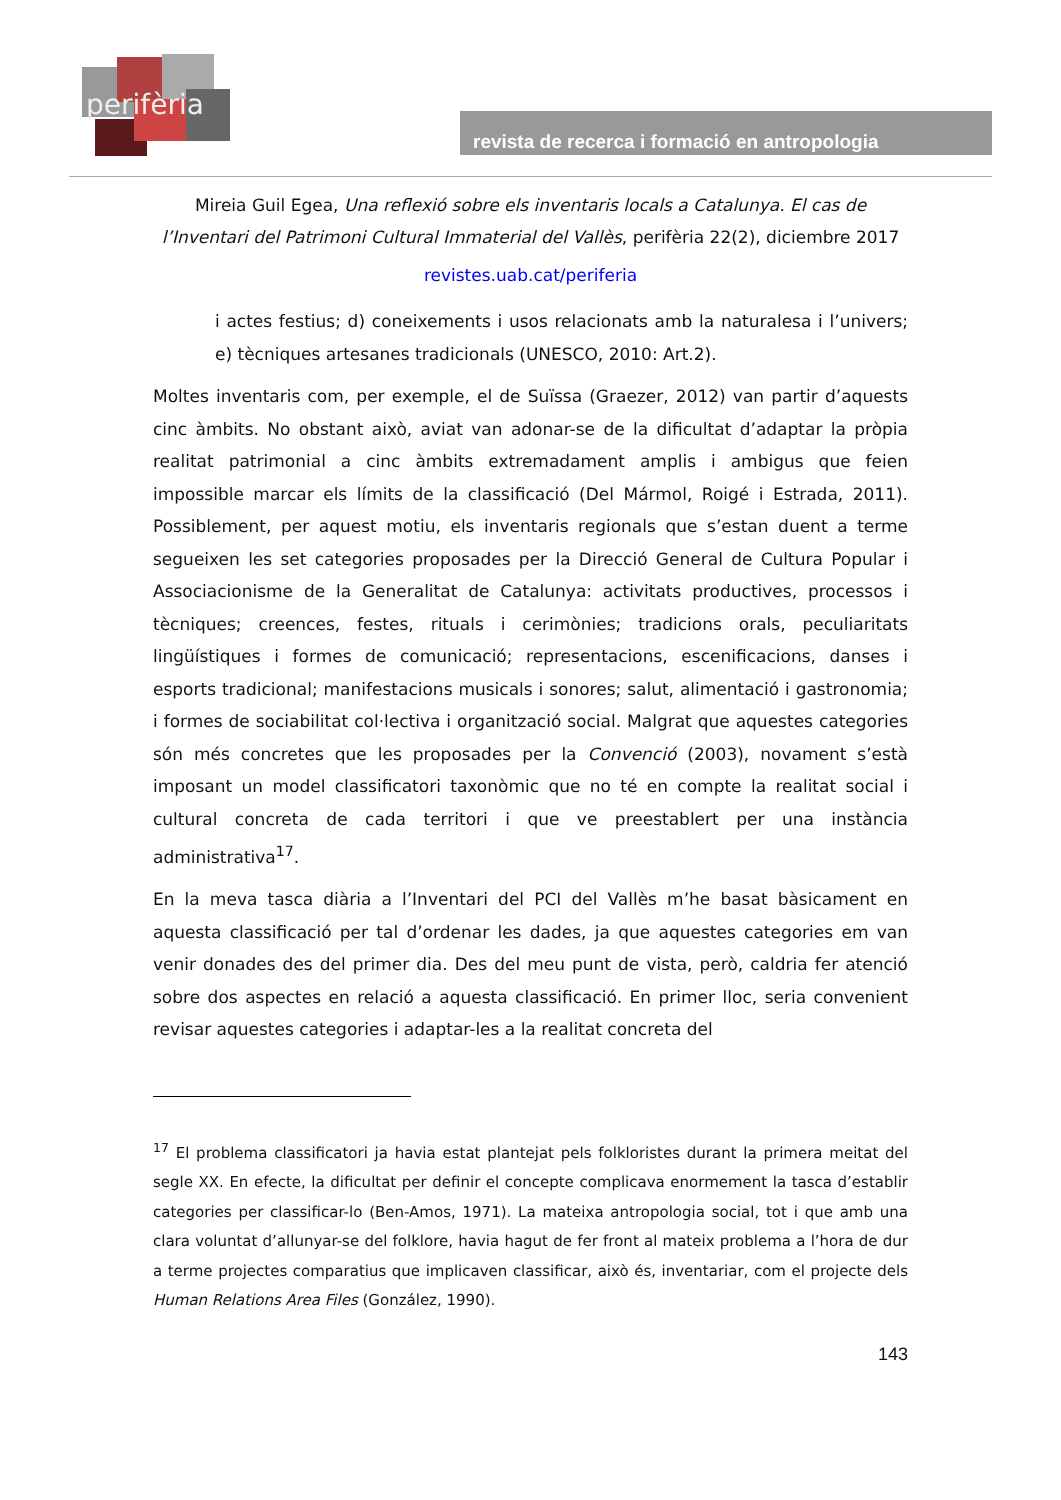perifèria
revista de recerca i formació en antropologia
Mireia Guil Egea, Una reflexió sobre els inventaris locals a Catalunya. El cas de l’Inventari del Patrimoni Cultural Immaterial del Vallès, perifèria 22(2), diciembre 2017
revistes.uab.cat/periferia
i actes festius; d) coneixements i usos relacionats amb la naturalesa i l’univers; e) tècniques artesanes tradicionals (UNESCO, 2010: Art.2).
Moltes inventaris com, per exemple, el de Suïssa (Graezer, 2012) van partir d’aquests cinc àmbits. No obstant això, aviat van adonar-se de la dificultat d’adaptar la pròpia realitat patrimonial a cinc àmbits extremadament amplis i ambigus que feien impossible marcar els límits de la classificació (Del Mármol, Roigé i Estrada, 2011). Possiblement, per aquest motiu, els inventaris regionals que s’estan duent a terme segueixen les set categories proposades per la Direcció General de Cultura Popular i Associacionisme de la Generalitat de Catalunya: activitats productives, processos i tècniques; creences, festes, rituals i cerimònies; tradicions orals, peculiaritats lingüístiques i formes de comunicació; representacions, escenificacions, danses i esports tradicional; manifestacions musicals i sonores; salut, alimentació i gastronomia; i formes de sociabilitat col·lectiva i organització social. Malgrat que aquestes categories són més concretes que les proposades per la Convenció (2003), novament s’està imposant un model classificatori taxonòmic que no té en compte la realitat social i cultural concreta de cada territori i que ve preestablert per una instància administrativa<sup>17</sup>.
En la meva tasca diària a l’Inventari del PCI del Vallès m’he basat bàsicament en aquesta classificació per tal d’ordenar les dades, ja que aquestes categories em van venir donades des del primer dia. Des del meu punt de vista, però, caldria fer atenció sobre dos aspectes en relació a aquesta classificació. En primer lloc, seria convenient revisar aquestes categories i adaptar-les a la realitat concreta del
<sup>17</sup> El problema classificatori ja havia estat plantejat pels folkloristes durant la primera meitat del segle XX. En efecte, la dificultat per definir el concepte complicava enormement la tasca d’establir categories per classificar-lo (Ben-Amos, 1971). La mateixa antropologia social, tot i que amb una clara voluntat d’allunyar-se del folklore, havia hagut de fer front al mateix problema a l’hora de dur a terme projectes comparatius que implicaven classificar, això és, inventariar, com el projecte dels Human Relations Area Files (González, 1990).
143